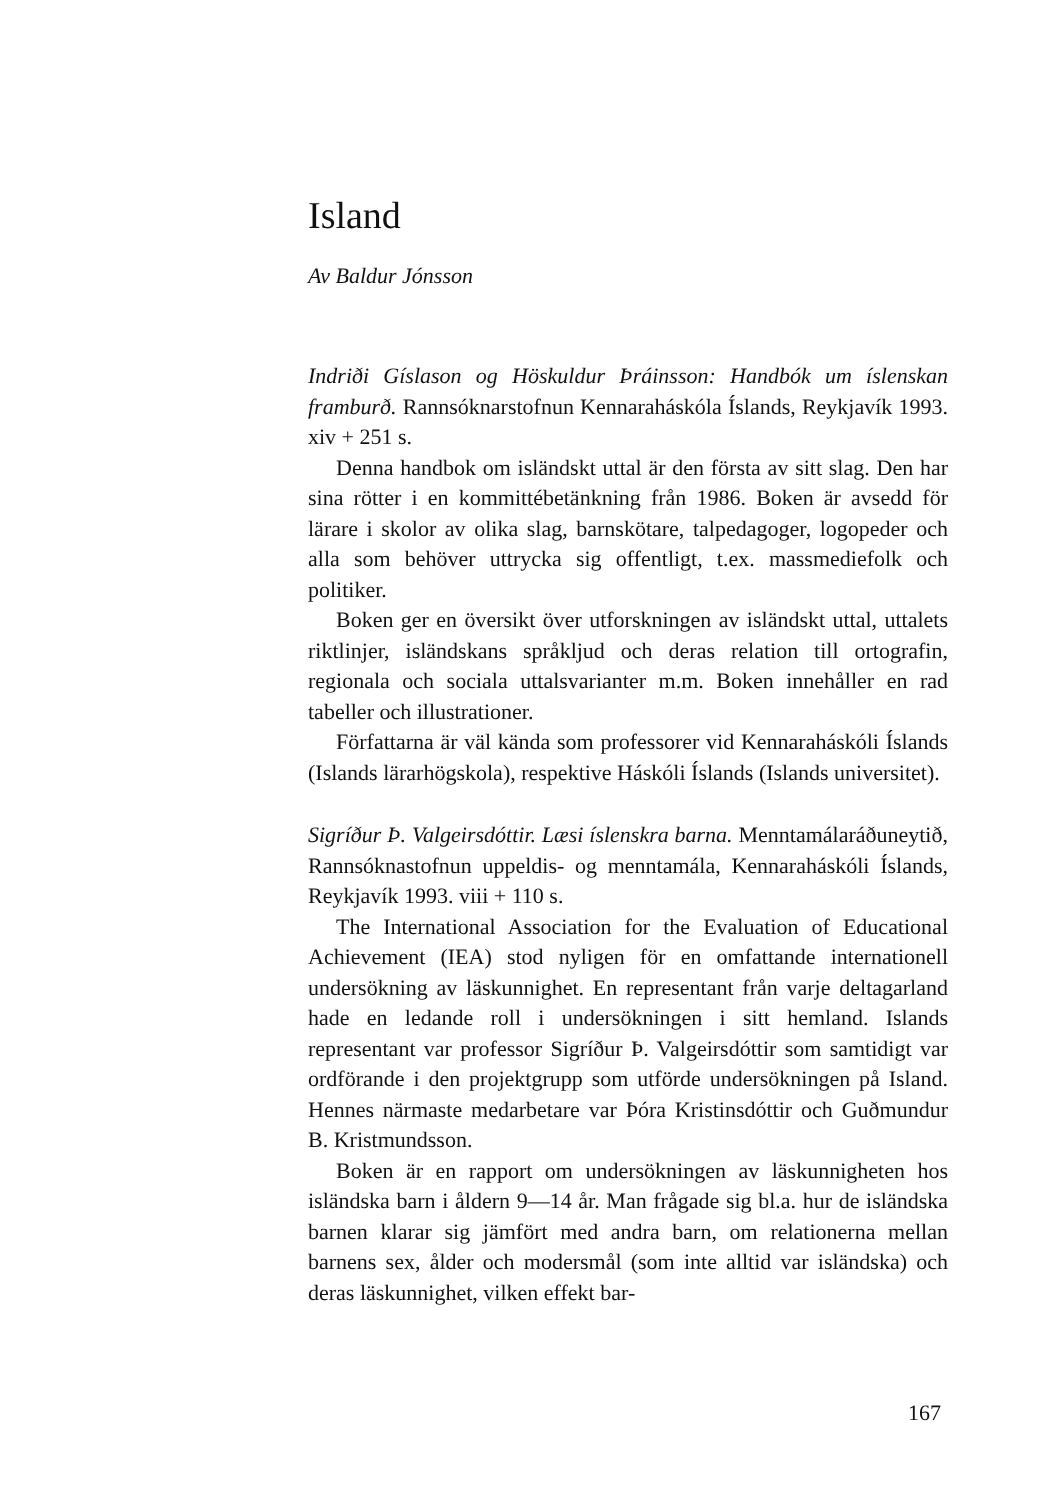Island
Av Baldur Jónsson
Indriði Gíslason og Höskuldur Þráinsson: Handbók um íslenskan framburð. Rannsóknarstofnun Kennaraháskóla Íslands, Reykjavík 1993. xiv + 251 s.
Denna handbok om isländskt uttal är den första av sitt slag. Den har sina rötter i en kommittébetänkning från 1986. Boken är avsedd för lärare i skolor av olika slag, barnskötare, talpedagoger, logopeder och alla som behöver uttrycka sig offentligt, t.ex. massmediefolk och politiker.
Boken ger en översikt över utforskningen av isländskt uttal, uttalets riktlinjer, isländskans språkljud och deras relation till ortografin, regionala och sociala uttalsvarianter m.m. Boken innehåller en rad tabeller och illustrationer.
Författarna är väl kända som professorer vid Kennaraháskóli Íslands (Islands lärarhögskola), respektive Háskóli Íslands (Islands universitet).
Sigríður Þ. Valgeirsdóttir. Læsi íslenskra barna. Menntamálaráðuneytið, Rannsóknastofnun uppeldis- og menntamála, Kennaraháskóli Íslands, Reykjavík 1993. viii + 110 s.
The International Association for the Evaluation of Educational Achievement (IEA) stod nyligen för en omfattande internationell undersökning av läskunnighet. En representant från varje deltagarland hade en ledande roll i undersökningen i sitt hemland. Islands representant var professor Sigríður Þ. Valgeirsdóttir som samtidigt var ordförande i den projektgrupp som utförde undersökningen på Island. Hennes närmaste medarbetare var Þóra Kristinsdóttir och Guðmundur B. Kristmundsson.
Boken är en rapport om undersökningen av läskunnigheten hos isländska barn i åldern 9—14 år. Man frågade sig bl.a. hur de isländska barnen klarar sig jämfört med andra barn, om relationerna mellan barnens sex, ålder och modersmål (som inte alltid var isländska) och deras läskunnighet, vilken effekt bar-
167